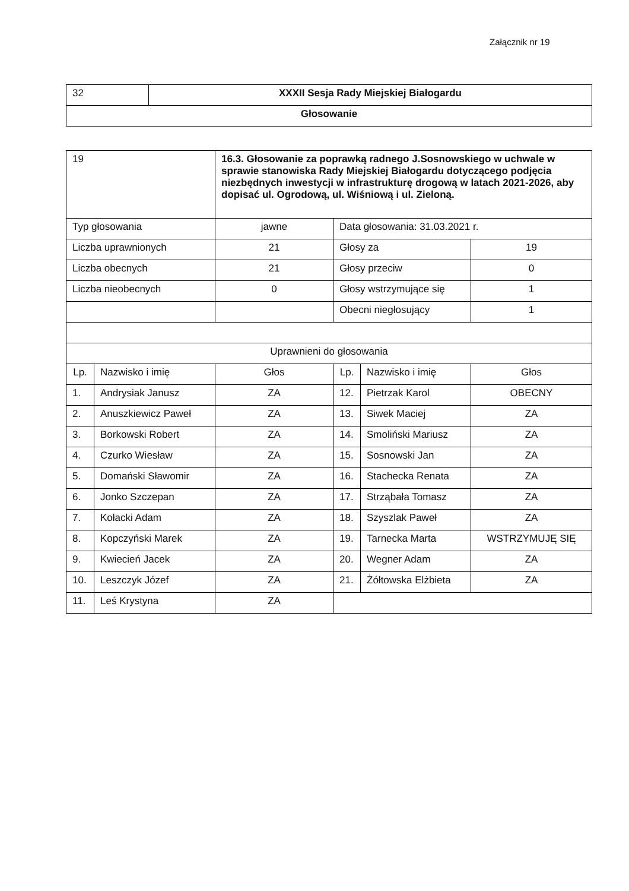Załącznik nr 19
| 32 | XXXII Sesja Rady Miejskiej Białogardu |
| Głosowanie | |
| 19 | | 16.3. Głosowanie za poprawką radnego J.Sosnowskiego w uchwale w sprawie stanowiska Rady Miejskiej Białogardu dotyczącego podjęcia niezbędnych inwestycji w infrastrukturę drogową w latach 2021-2026, aby dopisać ul. Ogrodową, ul. Wiśniową i ul. Zieloną. | | | |
| Typ głosowania | | jawne | Data głosowania: 31.03.2021 r. | | |
| Liczba uprawnionych | | 21 | Głosy za | | 19 |
| Liczba obecnych | | 21 | Głosy przeciw | | 0 |
| Liczba nieobecnych | | 0 | Głosy wstrzymujące się | | 1 |
| | | | Obecni niegłosujący | | 1 |
| Uprawnieni do głosowania | | | | | |
| Lp. | Nazwisko i imię | Głos | Lp. | Nazwisko i imię | Głos |
| 1. | Andrysiak Janusz | ZA | 12. | Pietrzak Karol | OBECNY |
| 2. | Anuszkiewicz Paweł | ZA | 13. | Siwek Maciej | ZA |
| 3. | Borkowski Robert | ZA | 14. | Smoliński Mariusz | ZA |
| 4. | Czurko Wiesław | ZA | 15. | Sosnowski Jan | ZA |
| 5. | Domański Sławomir | ZA | 16. | Stachecka Renata | ZA |
| 6. | Jonko Szczepan | ZA | 17. | Strząbała Tomasz | ZA |
| 7. | Kołacki Adam | ZA | 18. | Szyszlak Paweł | ZA |
| 8. | Kopczyński Marek | ZA | 19. | Tarnecka Marta | WSTRZYMUJĘ SIĘ |
| 9. | Kwiecień Jacek | ZA | 20. | Wegner Adam | ZA |
| 10. | Leszczyk Józef | ZA | 21. | Żółtowska Elżbieta | ZA |
| 11. | Leś Krystyna | ZA | | | |